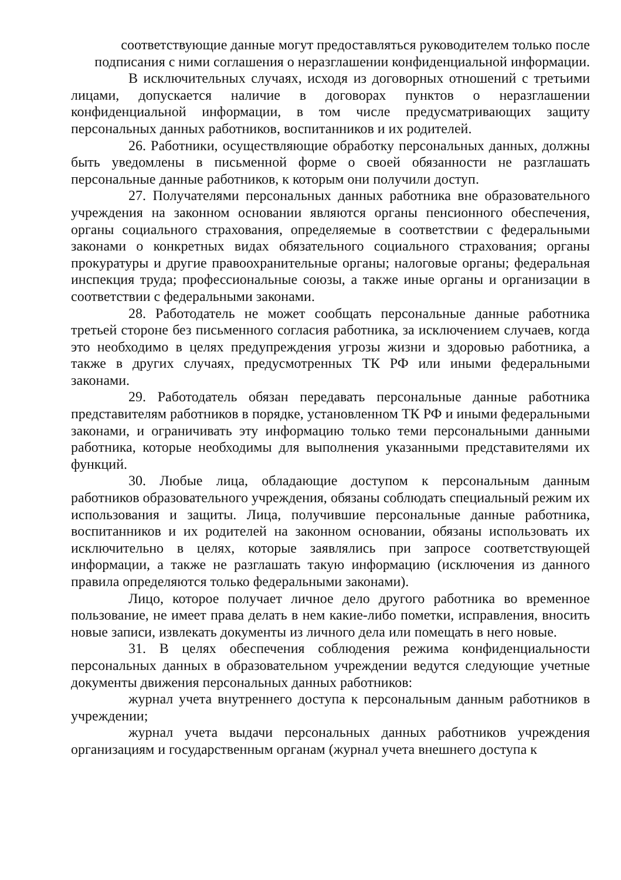соответствующие данные могут предоставляться руководителем только после подписания с ними соглашения о неразглашении конфиденциальной информации.
В исключительных случаях, исходя из договорных отношений с третьими лицами, допускается наличие в договорах пунктов о неразглашении конфиденциальной информации, в том числе предусматривающих защиту персональных данных работников, воспитанников и их родителей.
26. Работники, осуществляющие обработку персональных данных, должны быть уведомлены в письменной форме о своей обязанности не разглашать персональные данные работников, к которым они получили доступ.
27. Получателями персональных данных работника вне образовательного учреждения на законном основании являются органы пенсионного обеспечения, органы социального страхования, определяемые в соответствии с федеральными законами о конкретных видах обязательного социального страхования; органы прокуратуры и другие правоохранительные органы; налоговые органы; федеральная инспекция труда; профессиональные союзы, а также иные органы и организации в соответствии с федеральными законами.
28. Работодатель не может сообщать персональные данные работника третьей стороне без письменного согласия работника, за исключением случаев, когда это необходимо в целях предупреждения угрозы жизни и здоровью работника, а также в других случаях, предусмотренных ТК РФ или иными федеральными законами.
29. Работодатель обязан передавать персональные данные работника представителям работников в порядке, установленном ТК РФ и иными федеральными законами, и ограничивать эту информацию только теми персональными данными работника, которые необходимы для выполнения указанными представителями их функций.
30. Любые лица, обладающие доступом к персональным данным работников образовательного учреждения, обязаны соблюдать специальный режим их использования и защиты. Лица, получившие персональные данные работника, воспитанников и их родителей на законном основании, обязаны использовать их исключительно в целях, которые заявлялись при запросе соответствующей информации, а также не разглашать такую информацию (исключения из данного правила определяются только федеральными законами).
Лицо, которое получает личное дело другого работника во временное пользование, не имеет права делать в нем какие-либо пометки, исправления, вносить новые записи, извлекать документы из личного дела или помещать в него новые.
31. В целях обеспечения соблюдения режима конфиденциальности персональных данных в образовательном учреждении ведутся следующие учетные документы движения персональных данных работников:
журнал учета внутреннего доступа к персональным данным работников в учреждении;
журнал учета выдачи персональных данных работников учреждения организациям и государственным органам (журнал учета внешнего доступа к